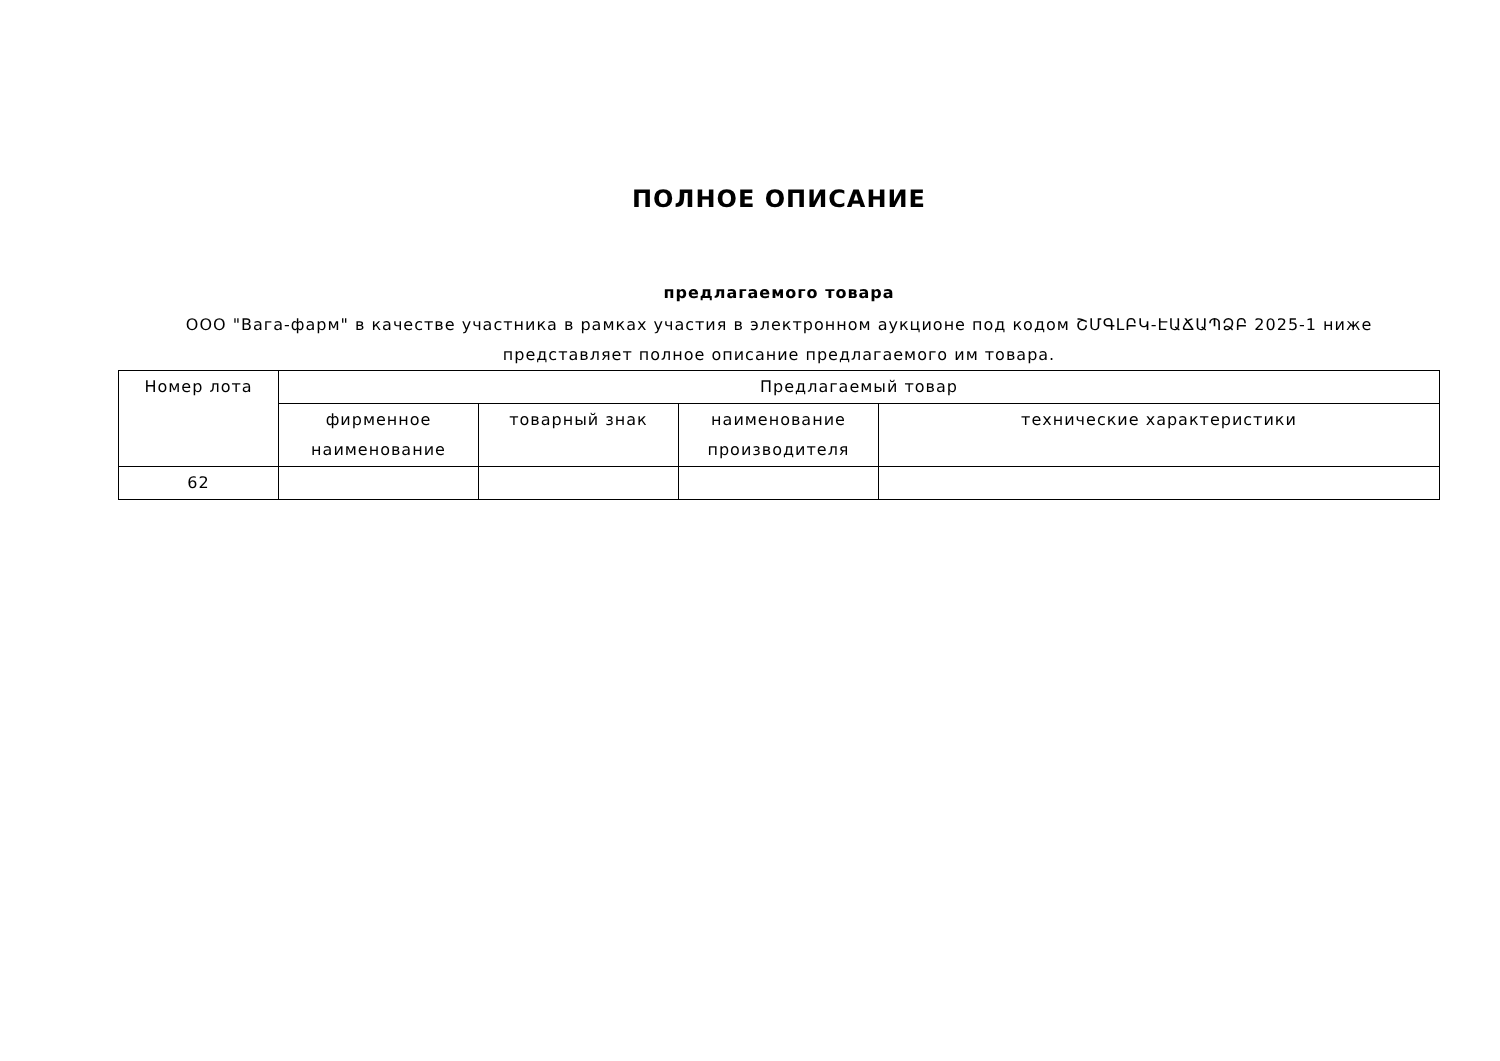ПОЛНОЕ ОПИСАНИЕ
предлагаемого товара
ООО "Вага-фарм" в качестве участника в рамках участия в электронном аукционе под кодом ՇՄԳԼԲԿ-ԷԱՃԱՊՁԲ 2025-1 ниже представляет полное описание предлагаемого им товара.
| Номер лота | Предлагаемый товар | | | |
| --- | --- | --- | --- | --- |
| | фирменное наименование | товарный знак | наименование производителя | технические характеристики |
| 62 | | | | |